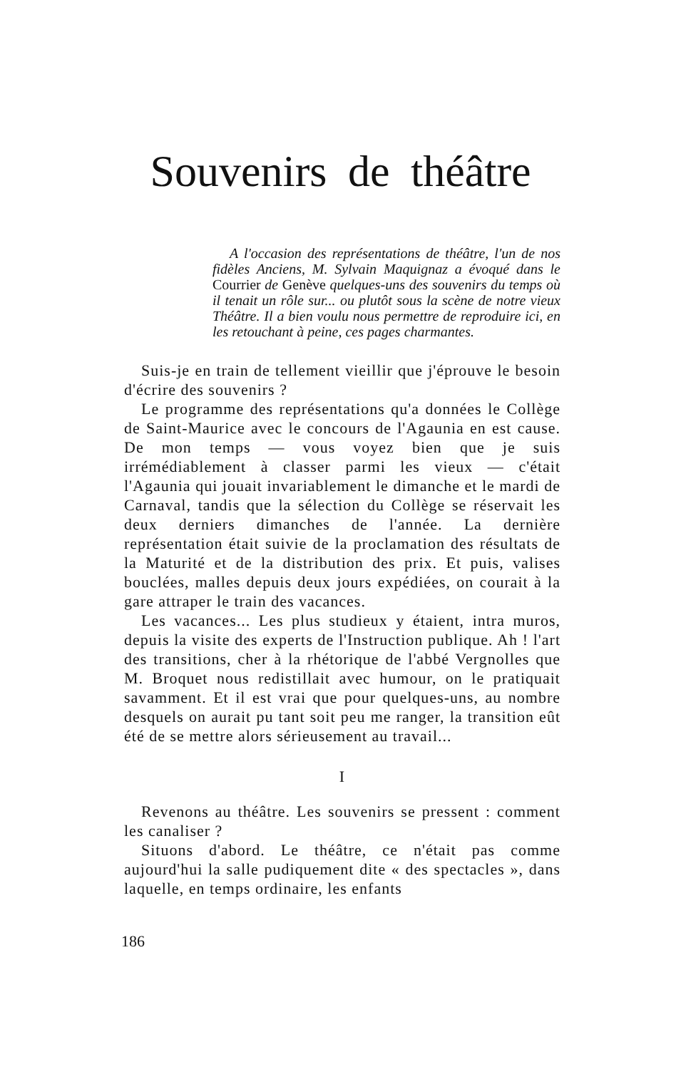Souvenirs de théâtre
A l'occasion des représentations de théâtre, l'un de nos fidèles Anciens, M. Sylvain Maquignaz a évoqué dans le Courrier de Genève quelques-uns des souvenirs du temps où il tenait un rôle sur... ou plutôt sous la scène de notre vieux Théâtre. Il a bien voulu nous permettre de reproduire ici, en les retouchant à peine, ces pages charmantes.
Suis-je en train de tellement vieillir que j'éprouve le besoin d'écrire des souvenirs ?
Le programme des représentations qu'a données le Collège de Saint-Maurice avec le concours de l'Agaunia en est cause. De mon temps — vous voyez bien que je suis irrémédiablement à classer parmi les vieux — c'était l'Agaunia qui jouait invariablement le dimanche et le mardi de Carnaval, tandis que la sélection du Collège se réservait les deux derniers dimanches de l'année. La dernière représentation était suivie de la proclamation des résultats de la Maturité et de la distribution des prix. Et puis, valises bouclées, malles depuis deux jours expédiées, on courait à la gare attraper le train des vacances.
Les vacances... Les plus studieux y étaient, intra muros, depuis la visite des experts de l'Instruction publique. Ah ! l'art des transitions, cher à la rhétorique de l'abbé Vergnolles que M. Broquet nous redistillait avec humour, on le pratiquait savamment. Et il est vrai que pour quelques-uns, au nombre desquels on aurait pu tant soit peu me ranger, la transition eût été de se mettre alors sérieusement au travail...
I
Revenons au théâtre. Les souvenirs se pressent : comment les canaliser ?
Situons d'abord. Le théâtre, ce n'était pas comme aujourd'hui la salle pudiquement dite « des spectacles », dans laquelle, en temps ordinaire, les enfants
186